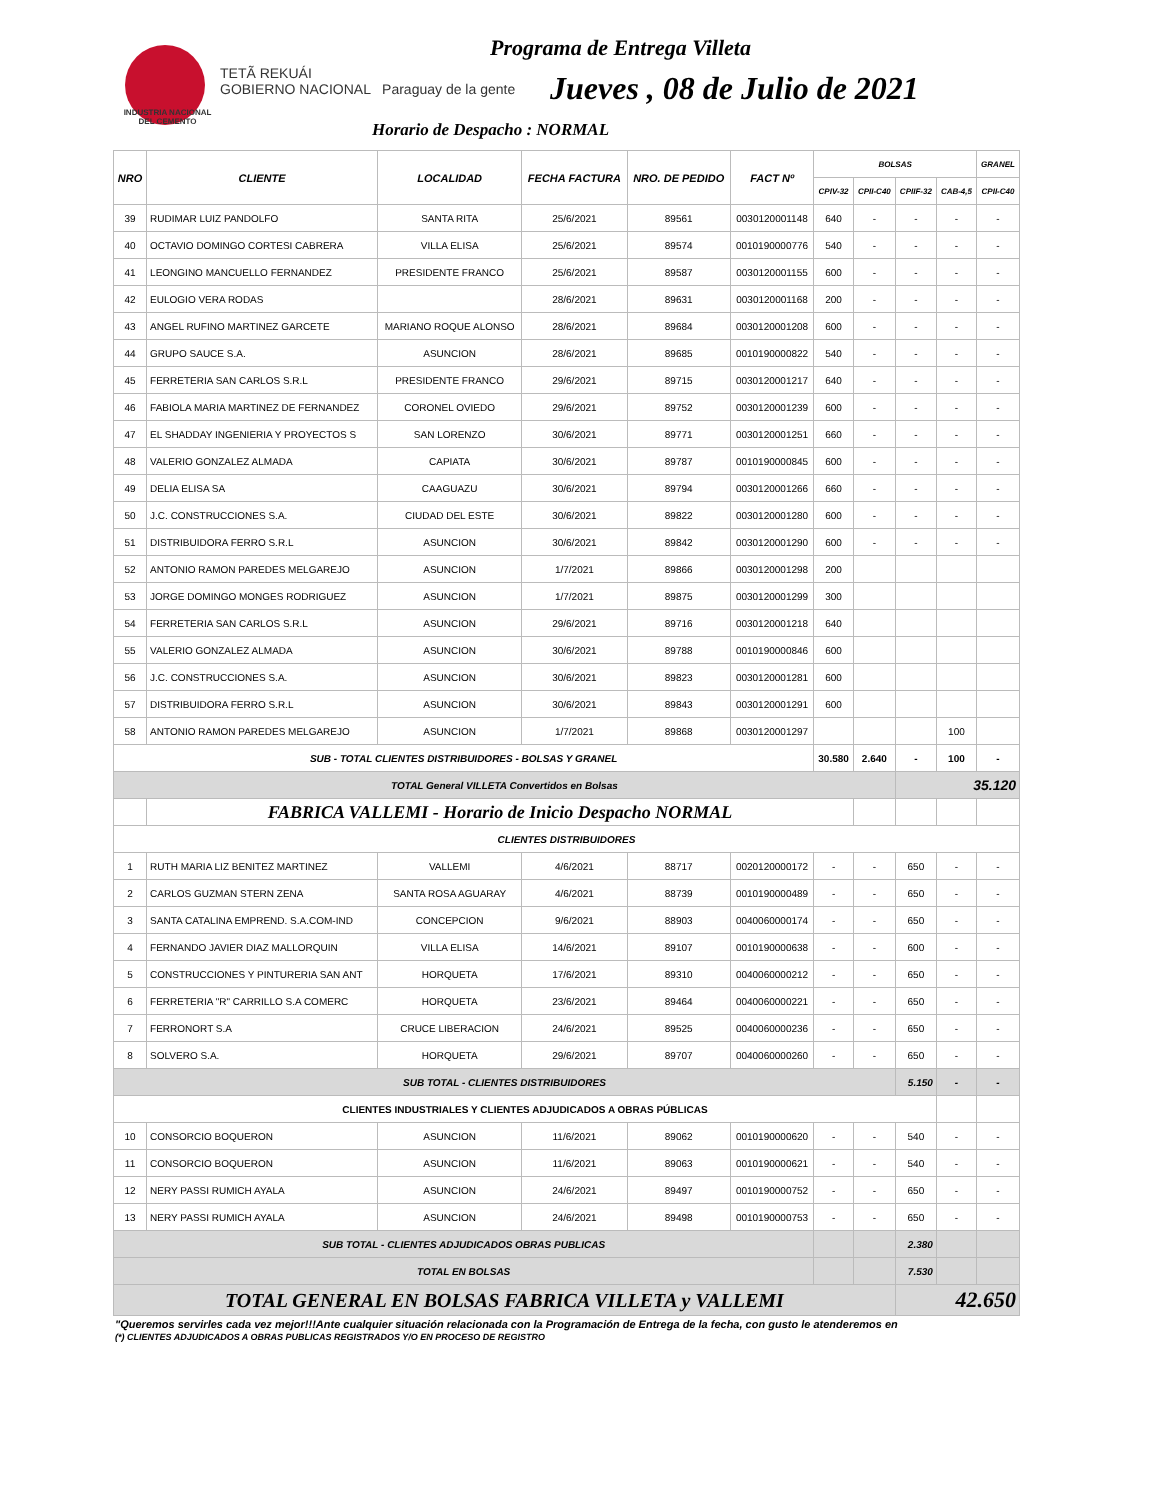INDUSTRIA NACIONAL DEL CEMENTO
TETÃ REKUÁI
GOBIERNO NACIONAL Paraguay de la gente
Programa de Entrega Villeta
Jueves , 08 de Julio de 2021
Horario de Despacho : NORMAL
| NRO | CLIENTE | LOCALIDAD | FECHA FACTURA | NRO. DE PEDIDO | FACT Nº | BOLSAS | | | | GRANEL |
| --- | --- | --- | --- | --- | --- | --- | --- | --- | --- | --- |
| | | | | | | CPIV-32 | CPII-C40 | CPIIF-32 | CAB-4,5 | CPII-C40 |
| 39 | RUDIMAR LUIZ PANDOLFO | SANTA RITA | 25/6/2021 | 89561 | 0030120001148 | 640 | - | - | - | - |
| 40 | OCTAVIO DOMINGO CORTESI CABRERA | VILLA ELISA | 25/6/2021 | 89574 | 0010190000776 | 540 | - | - | - | - |
| 41 | LEONGINO MANCUELLO FERNANDEZ | PRESIDENTE FRANCO | 25/6/2021 | 89587 | 0030120001155 | 600 | - | - | - | - |
| 42 | EULOGIO VERA RODAS | | 28/6/2021 | 89631 | 0030120001168 | 200 | - | - | - | - |
| 43 | ANGEL RUFINO MARTINEZ GARCETE | MARIANO ROQUE ALONSO | 28/6/2021 | 89684 | 0030120001208 | 600 | - | - | - | - |
| 44 | GRUPO SAUCE S.A. | ASUNCION | 28/6/2021 | 89685 | 0010190000822 | 540 | - | - | - | - |
| 45 | FERRETERIA SAN CARLOS S.R.L | PRESIDENTE FRANCO | 29/6/2021 | 89715 | 0030120001217 | 640 | - | - | - | - |
| 46 | FABIOLA MARIA MARTINEZ DE FERNANDEZ | CORONEL OVIEDO | 29/6/2021 | 89752 | 0030120001239 | 600 | - | - | - | - |
| 47 | EL SHADDAY INGENIERIA Y PROYECTOS S | SAN LORENZO | 30/6/2021 | 89771 | 0030120001251 | 660 | - | - | - | - |
| 48 | VALERIO GONZALEZ ALMADA | CAPIATA | 30/6/2021 | 89787 | 0010190000845 | 600 | - | - | - | - |
| 49 | DELIA ELISA SA | CAAGUAZU | 30/6/2021 | 89794 | 0030120001266 | 660 | - | - | - | - |
| 50 | J.C. CONSTRUCCIONES S.A. | CIUDAD DEL ESTE | 30/6/2021 | 89822 | 0030120001280 | 600 | - | - | - | - |
| 51 | DISTRIBUIDORA FERRO S.R.L | ASUNCION | 30/6/2021 | 89842 | 0030120001290 | 600 | - | - | - | - |
| 52 | ANTONIO RAMON PAREDES MELGAREJO | ASUNCION | 1/7/2021 | 89866 | 0030120001298 | 200 | | | | |
| 53 | JORGE DOMINGO MONGES RODRIGUEZ | ASUNCION | 1/7/2021 | 89875 | 0030120001299 | 300 | | | | |
| 54 | FERRETERIA SAN CARLOS S.R.L | ASUNCION | 29/6/2021 | 89716 | 0030120001218 | 640 | | | | |
| 55 | VALERIO GONZALEZ ALMADA | ASUNCION | 30/6/2021 | 89788 | 0010190000846 | 600 | | | | |
| 56 | J.C. CONSTRUCCIONES S.A. | ASUNCION | 30/6/2021 | 89823 | 0030120001281 | 600 | | | | |
| 57 | DISTRIBUIDORA FERRO S.R.L | ASUNCION | 30/6/2021 | 89843 | 0030120001291 | 600 | | | | |
| 58 | ANTONIO RAMON PAREDES MELGAREJO | ASUNCION | 1/7/2021 | 89868 | 0030120001297 | | | | 100 | |
| SUB - TOTAL CLIENTES DISTRIBUIDORES - BOLSAS Y GRANEL | | | | | | 30.580 | 2.640 | - | 100 | - |
| TOTAL General VILLETA Convertidos en Bolsas | | | | | | | | 35.120 | | |
| | FABRICA VALLEMI - Horario de Inicio Despacho NORMAL | | | | | | | | | |
| CLIENTES DISTRIBUIDORES | | | | | | | | | | |
| 1 | RUTH MARIA LIZ BENITEZ MARTINEZ | VALLEMI | 4/6/2021 | 88717 | 0020120000172 | - | - | 650 | - | - |
| 2 | CARLOS GUZMAN STERN ZENA | SANTA ROSA AGUARAY | 4/6/2021 | 88739 | 0010190000489 | - | - | 650 | - | - |
| 3 | SANTA CATALINA EMPREND. S.A.COM-IND | CONCEPCION | 9/6/2021 | 88903 | 0040060000174 | - | - | 650 | - | - |
| 4 | FERNANDO JAVIER DIAZ MALLORQUIN | VILLA ELISA | 14/6/2021 | 89107 | 0010190000638 | - | - | 600 | - | - |
| 5 | CONSTRUCCIONES Y PINTURERIA SAN ANT | HORQUETA | 17/6/2021 | 89310 | 0040060000212 | - | - | 650 | - | - |
| 6 | FERRETERIA "R" CARRILLO S.A COMERC | HORQUETA | 23/6/2021 | 89464 | 0040060000221 | - | - | 650 | - | - |
| 7 | FERRONORT S.A | CRUCE LIBERACION | 24/6/2021 | 89525 | 0040060000236 | - | - | 650 | - | - |
| 8 | SOLVERO S.A. | HORQUETA | 29/6/2021 | 89707 | 0040060000260 | - | - | 650 | - | - |
| SUB TOTAL - CLIENTES DISTRIBUIDORES | | | | | | | | 5.150 | - | - |
| CLIENTES INDUSTRIALES Y CLIENTES ADJUDICADOS A OBRAS PÚBLICAS | | | | | | | | | | |
| 10 | CONSORCIO BOQUERON | ASUNCION | 11/6/2021 | 89062 | 0010190000620 | - | - | 540 | - | - |
| 11 | CONSORCIO BOQUERON | ASUNCION | 11/6/2021 | 89063 | 0010190000621 | - | - | 540 | - | - |
| 12 | NERY PASSI RUMICH AYALA | ASUNCION | 24/6/2021 | 89497 | 0010190000752 | - | - | 650 | - | - |
| 13 | NERY PASSI RUMICH AYALA | ASUNCION | 24/6/2021 | 89498 | 0010190000753 | - | - | 650 | - | - |
| SUB TOTAL - CLIENTES ADJUDICADOS OBRAS PUBLICAS | | | | | | | | 2.380 | | |
| TOTAL EN BOLSAS | | | | | | | | 7.530 | | |
| TOTAL GENERAL EN BOLSAS FABRICA VILLETA y VALLEMI | | | | | | | | 42.650 | | |
"Queremos servirles cada vez mejor!!!Ante cualquier situación relacionada con la Programación de Entrega de la fecha, con gusto le atenderemos en
(*) CLIENTES ADJUDICADOS A OBRAS PUBLICAS REGISTRADOS Y/O EN PROCESO DE REGISTRO